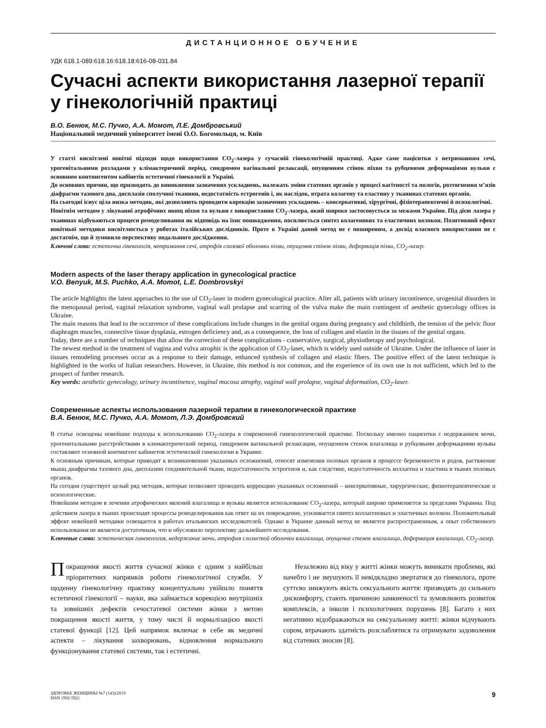ДИСТАНЦИОННОЕ ОБУЧЕНИЕ
УДК 618.1-089:618.16:618.18:616-08-031.84
Сучасні аспекти використання лазерної терапії у гінекологічній практиці
В.О. Бенюк, М.С. Пучко, А.А. Момот, Л.Е. Домбровський
Національний медичний університет імені О.О. Богомольця, м. Київ
У статті висвітлені новітні підходи щодо використання CO<sub>2</sub>-лазера у сучасній гінекологічній практиці. Адже саме пацієнтки з нетриманням сечі, урогенітальними розладами у клімактеричний період, синдромом вагінальної релаксації, опущенням стінок піхви та рубцевими деформаціями вульви є основним контингентом кабінетів естетичної гінекології в Україні.
До основних причин, що призводять до виникнення зазначених ускладнень, належать зміни статевих органів у процесі вагітності та пологів, розтягнення м’язів діафрагми тазового дна, дисплазія сполучної тканини, недостатність естрогенів і, як наслідок, втрата колагену та еластину у тканинах статевих органів.
На сьогодні існує ціла низка методик, які дозволяють проводити корекцію зазначених ускладнень – консервативні, хірургічні, фізіотерапевтичні й психологічні.
Новітнім методом у лікуванні атрофічних явищ піхви та вульви є використання CO<sub>2</sub>-лазера, який широко застосовується за межами України. Під дією лазера у тканинах відбуваються процеси ремоделювання як відповідь на їхнє пошкодження, посилюється синтез колагенових та еластичних волокон. Позитивний ефект новітньої методики висвітлюється у роботах італійських дослідників. Проте в Україні даний метод не є поширеним, а досвід власного використання не є достатнім, що й зумовило перспективу подальшого дослідження.
Ключові слова: естетична гінекологія, нетримання сечі, атрофія слизової оболонки піхви, опущення стінок піхви, деформація піхви, CO<sub>2</sub>-лазер.
Modern aspects of the laser therapy application in gynecological practice
V.O. Benyuk, M.S. Puchko, A.A. Momot, L.E. Dombrovskyi
The article highlights the latest approaches to the use of CO<sub>2</sub>-laser in modern gynecological practice. After all, patients with urinary incontinence, urogenital disorders in the menopausal period, vaginal relaxation syndrome, vaginal wall prolapse and scarring of the vulva make the main contingent of aesthetic gynecology offices in Ukraine.
The main reasons that lead to the occurrence of these complications include changes in the genital organs during pregnancy and childbirth, the tension of the pelvic floor diaphragm muscles, connective tissue dysplasia, estrogen deficiency and, as a consequence, the loss of collagen and elastin in the tissues of the genital organs.
Today, there are a number of techniques that allow the correction of these complications - conservative, surgical, physiotherapy and psychological.
The newest method in the treatment of vagina and vulva atrophic is the application of CO<sub>2</sub>-laser, which is widely used outside of Ukraine. Under the influence of laser in tissues remodeling processes occur as a response to their damage, enhanced synthesis of collagen and elastic fibers. The positive effect of the latest technique is highlighted in the works of Italian researchers. However, in Ukraine, this method is not common, and the experience of its own use is not sufficient, which led to the prospect of further research.
Key words: aesthetic gynecology, urinary incontinence, vaginal mucosa atrophy, vaginal wall prolapse, vaginal deformation, CO<sub>2</sub>-laser.
Современные аспекты использования лазерной терапии в гинекологической практике
В.А. Бенюк, М.С. Пучко, А.А. Момот, Л.Э. Домбровский
В статье освещены новейшие подходы к использованию CO<sub>2</sub>-лазера в современной гинекологической практике. Поскольку именно пациентки с недержанием мочи, урогенитальными расстройствами в климактерический период, синдромом вагинальной релаксации, опущением стенок влагалища и рубцовыми деформациями вульвы составляют основной контингент кабинетов эстетической гинекологии в Украине.
К основным причинам, которые приводят к возникновению указанных осложнений, относят изменения половых органов в процессе беременности и родов, растяжение мышц диафрагмы тазового дна, дисплазию соединительной ткани, недостаточность эстрогенов и, как следствие, недостаточность коллагена и эластина в тканях половых органов.
На сегодня существует целый ряд методик, которые позволяют проводить коррекцию указанных осложнений – консервативные, хирургические, физиотерапевтические и психологические.
Новейшим методом в лечении атрофических явлений влагалища и вульвы является использование CO<sub>2</sub>-лазера, который широко применяется за пределами Украины. Под действием лазера в тканях происходят процессы ремоделирования как ответ на их повреждение, усиливается синтез коллагеновых и эластичных волокон. Положительный эффект новейшей методики освещается в работах итальянских исследователей. Однако в Украине данный метод не является распространенным, а опыт собственного использования не является достаточным, что и обусловило перспективу дальнейшего исследования.
Ключевые слова: эстетическая гинекология, недержание мочи, атрофия слизистой оболочки влагалища, опущение стенок влагалища, деформация влагалища, CO<sub>2</sub>-лазер.
Покращення якості життя сучасної жінки є одним з найбільш пріоритетних напрямків роботи гінекологічної служби. У щоденну гінекологічну практику концептуально увійшло поняття естетичної гінекології – науки, яка займається корекцією внутрішніх та зовнішніх дефектів сечостатевої системи жінки з метою покращення якості життя, у тому числі й нормалізацією якості статевої функції [12]. Цей напрямок включає в себе як медичні аспекти – лікування захворювань, відновлення нормального функціонування статевої системи, так і естетичні.
Незалежно від віку у житті жінки можуть виникати проблеми, які начебто і не змушують її невідкладно звертатися до гінеколога, проте суттєво знижують якість сексуального життя: призводять до сильного дискомфорту, стають причиною замкненості та зумовлюють розвиток комплексів, а інколи і психологічних порушень [8]. Багато з них негативно відображаються на сексуальному житті: жінки відчувають сором, втрачають здатність розслаблятися та отримувати задоволення від статевих зносин [8].
ЗДОРОВЬЕ ЖЕНЩИНЫ №7 (143)/2019
ISSN 1992-5921
9